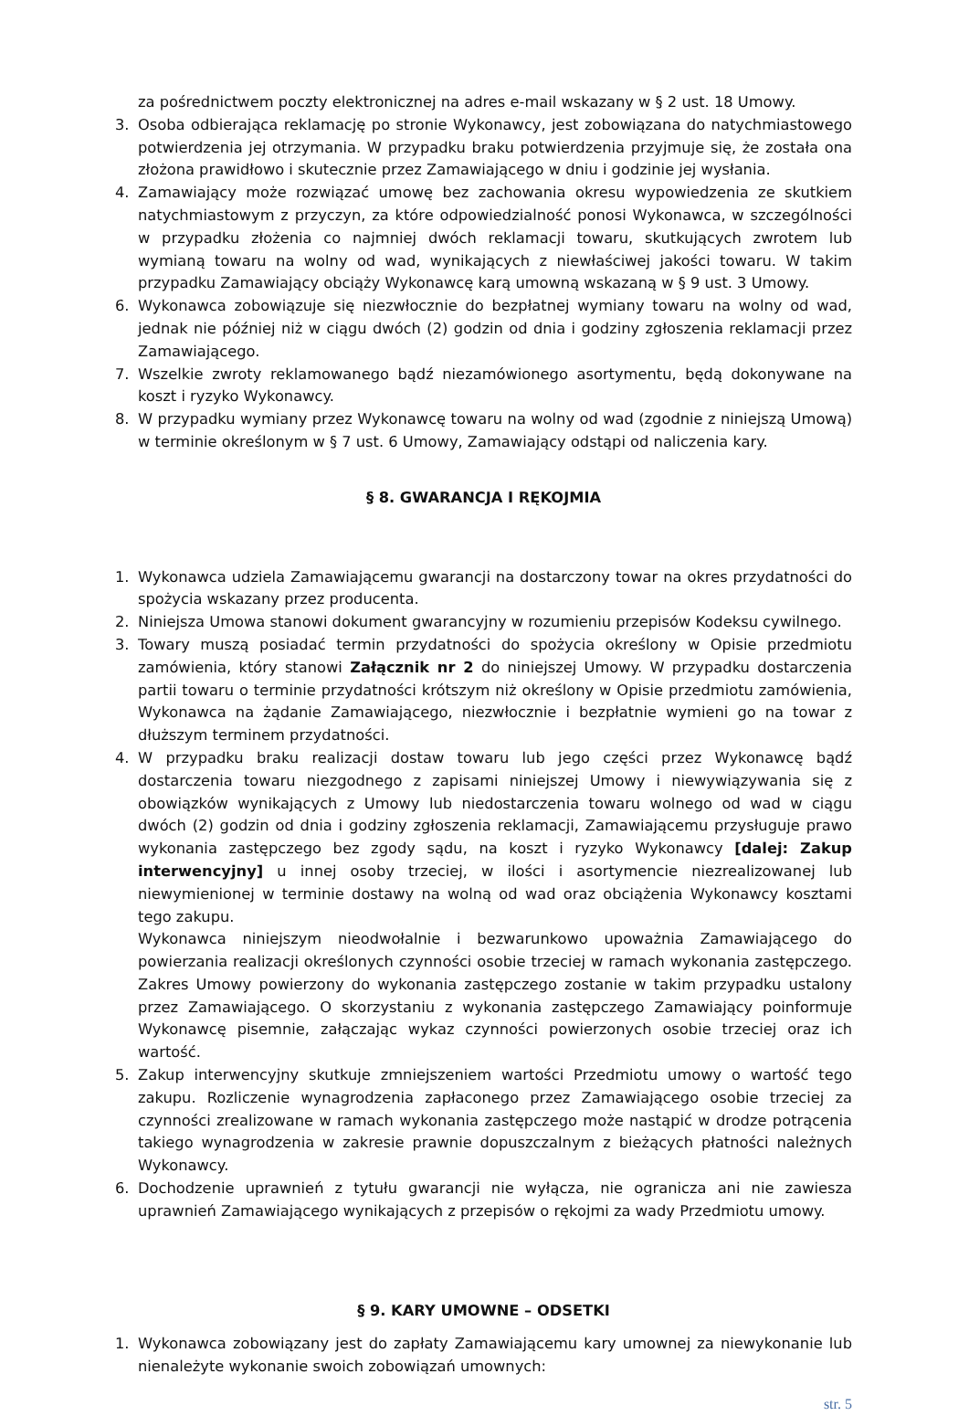za pośrednictwem poczty elektronicznej na adres e-mail wskazany w § 2 ust. 18 Umowy.
3. Osoba odbierająca reklamację po stronie Wykonawcy, jest zobowiązana do natychmiastowego potwierdzenia jej otrzymania. W przypadku braku potwierdzenia przyjmuje się, że została ona złożona prawidłowo i skutecznie przez Zamawiającego w dniu i godzinie jej wysłania.
4. Zamawiający może rozwiązać umowę bez zachowania okresu wypowiedzenia ze skutkiem natychmiastowym z przyczyn, za które odpowiedzialność ponosi Wykonawca, w szczególności w przypadku złożenia co najmniej dwóch reklamacji towaru, skutkujących zwrotem lub wymianą towaru na wolny od wad, wynikających z niewłaściwej jakości towaru. W takim przypadku Zamawiający obciąży Wykonawcę karą umowną wskazaną w § 9 ust. 3 Umowy.
6. Wykonawca zobowiązuje się niezwłocznie do bezpłatnej wymiany towaru na wolny od wad, jednak nie później niż w ciągu dwóch (2) godzin od dnia i godziny zgłoszenia reklamacji przez Zamawiającego.
7. Wszelkie zwroty reklamowanego bądź niezamówionego asortymentu, będą dokonywane na koszt i ryzyko Wykonawcy.
8. W przypadku wymiany przez Wykonawcę towaru na wolny od wad (zgodnie z niniejszą Umową) w terminie określonym w § 7 ust. 6 Umowy, Zamawiający odstąpi od naliczenia kary.
§ 8. GWARANCJA I RĘKOJMIA
1. Wykonawca udziela Zamawiającemu gwarancji na dostarczony towar na okres przydatności do spożycia wskazany przez producenta.
2. Niniejsza Umowa stanowi dokument gwarancyjny w rozumieniu przepisów Kodeksu cywilnego.
3. Towary muszą posiadać termin przydatności do spożycia określony w Opisie przedmiotu zamówienia, który stanowi Załącznik nr 2 do niniejszej Umowy. W przypadku dostarczenia partii towaru o terminie przydatności krótszym niż określony w Opisie przedmiotu zamówienia, Wykonawca na żądanie Zamawiającego, niezwłocznie i bezpłatnie wymieni go na towar z dłuższym terminem przydatności.
4. W przypadku braku realizacji dostaw towaru lub jego części przez Wykonawcę bądź dostarczenia towaru niezgodnego z zapisami niniejszej Umowy i niewywiązywania się z obowiązków wynikających z Umowy lub niedostarczenia towaru wolnego od wad w ciągu dwóch (2) godzin od dnia i godziny zgłoszenia reklamacji, Zamawiającemu przysługuje prawo wykonania zastępczego bez zgody sądu, na koszt i ryzyko Wykonawcy [dalej: Zakup interwencyjny] u innej osoby trzeciej, w ilości i asortymencie niezrealizowanej lub niewymienionej w terminie dostawy na wolną od wad oraz obciążenia Wykonawcy kosztami tego zakupu.
Wykonawca niniejszym nieodwołalnie i bezwarunkowo upoważnia Zamawiającego do powierzania realizacji określonych czynności osobie trzeciej w ramach wykonania zastępczego. Zakres Umowy powierzony do wykonania zastępczego zostanie w takim przypadku ustalony przez Zamawiającego. O skorzystaniu z wykonania zastępczego Zamawiający poinformuje Wykonawcę pisemnie, załączając wykaz czynności powierzonych osobie trzeciej oraz ich wartość.
5. Zakup interwencyjny skutkuje zmniejszeniem wartości Przedmiotu umowy o wartość tego zakupu. Rozliczenie wynagrodzenia zapłaconego przez Zamawiającego osobie trzeciej za czynności zrealizowane w ramach wykonania zastępczego może nastąpić w drodze potrącenia takiego wynagrodzenia w zakresie prawnie dopuszczalnym z bieżących płatności należnych Wykonawcy.
6. Dochodzenie uprawnień z tytułu gwarancji nie wyłącza, nie ogranicza ani nie zawiesza uprawnień Zamawiającego wynikających z przepisów o rękojmi za wady Przedmiotu umowy.
§ 9. KARY UMOWNE – ODSETKI
1. Wykonawca zobowiązany jest do zapłaty Zamawiającemu kary umownej za niewykonanie lub nienależyte wykonanie swoich zobowiązań umownych:
str. 5